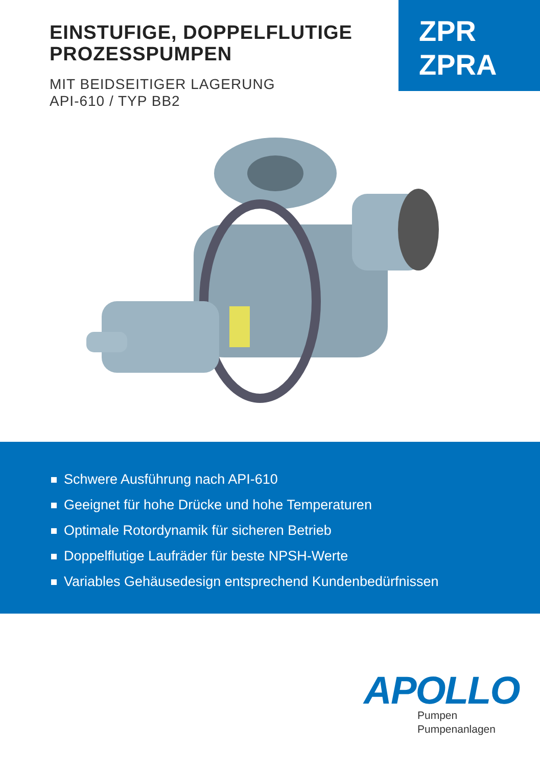EINSTUFIGE, DOPPELFLUTIGE
PROZESSPUMPEN
MIT BEIDSEITIGER LAGERUNG
API-610 / TYP BB2
ZPR
ZPRA
Schwere Ausführung nach API-610
Geeignet für hohe Drücke und hohe Temperaturen
Optimale Rotordynamik für sicheren Betrieb
Doppelflutige Laufräder für beste NPSH-Werte
Variables Gehäusedesign entsprechend Kundenbedürfnissen
APOLLO
Pumpen
Pumpenanlagen